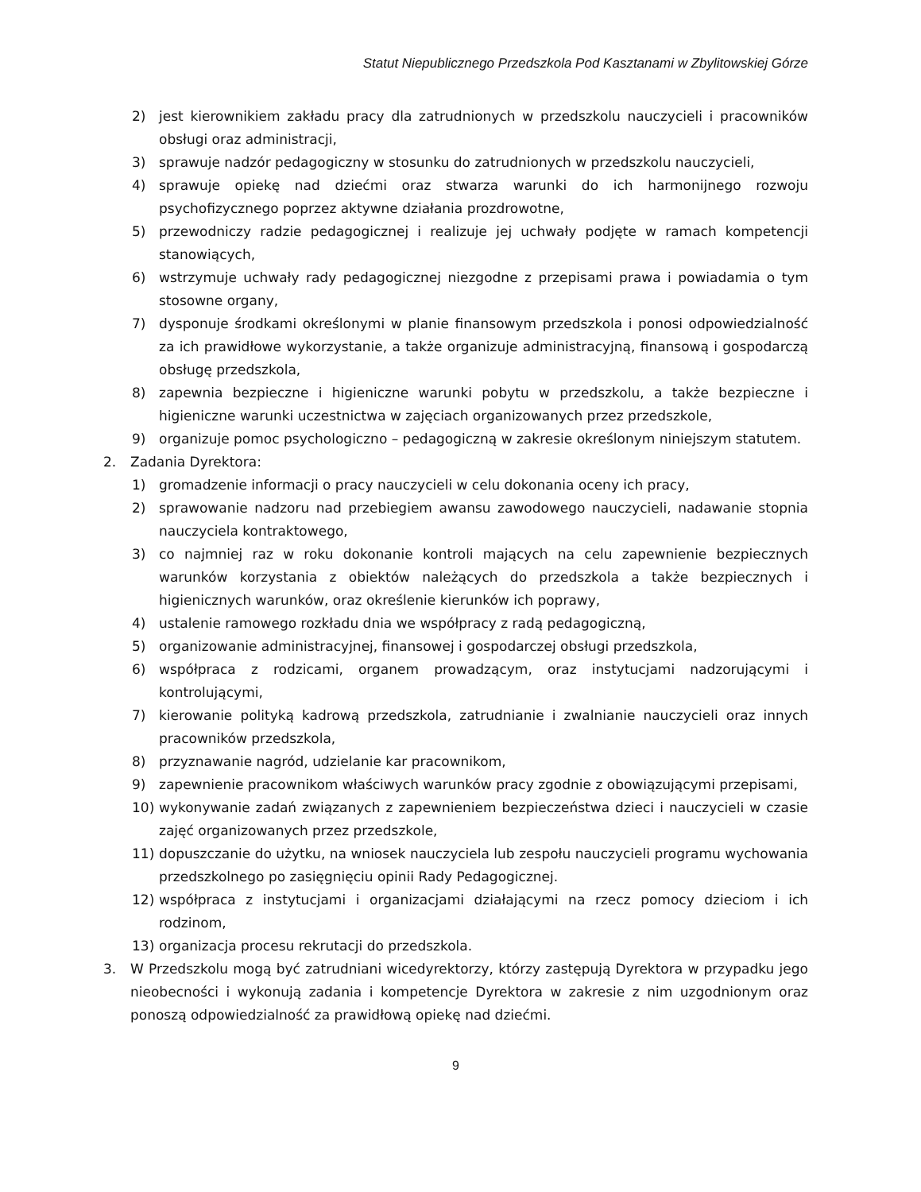Statut Niepublicznego Przedszkola Pod Kasztanami w Zbylitowskiej Górze
2) jest kierownikiem zakładu pracy dla zatrudnionych w przedszkolu nauczycieli i pracowników obsługi oraz administracji,
3) sprawuje nadzór pedagogiczny w stosunku do zatrudnionych w przedszkolu nauczycieli,
4) sprawuje opiekę nad dziećmi oraz stwarza warunki do ich harmonijnego rozwoju psychofizycznego poprzez aktywne działania prozdrowotne,
5) przewodniczy radzie pedagogicznej i realizuje jej uchwały podjęte w ramach kompetencji stanowiących,
6) wstrzymuje uchwały rady pedagogicznej niezgodne z przepisami prawa i powiadamia o tym stosowne organy,
7) dysponuje środkami określonymi w planie finansowym przedszkola i ponosi odpowiedzialność za ich prawidłowe wykorzystanie, a także organizuje administracyjną, finansową i gospodarczą obsługę przedszkola,
8) zapewnia bezpieczne i higieniczne warunki pobytu w przedszkolu, a także bezpieczne i higieniczne warunki uczestnictwa w zajęciach organizowanych przez przedszkole,
9) organizuje pomoc psychologiczno – pedagogiczną w zakresie określonym niniejszym statutem.
2. Zadania Dyrektora:
1) gromadzenie informacji o pracy nauczycieli w celu dokonania oceny ich pracy,
2) sprawowanie nadzoru nad przebiegiem awansu zawodowego nauczycieli, nadawanie stopnia nauczyciela kontraktowego,
3) co najmniej raz w roku dokonanie kontroli mających na celu zapewnienie bezpiecznych warunków korzystania z obiektów należących do przedszkola a także bezpiecznych i higienicznych warunków, oraz określenie kierunków ich poprawy,
4) ustalenie ramowego rozkładu dnia we współpracy z radą pedagogiczną,
5) organizowanie administracyjnej, finansowej i gospodarczej obsługi przedszkola,
6) współpraca z rodzicami, organem prowadzącym, oraz instytucjami nadzorującymi i kontrolującymi,
7) kierowanie polityką kadrową przedszkola, zatrudnianie i zwalnianie nauczycieli oraz innych pracowników przedszkola,
8) przyznawanie nagród, udzielanie kar pracownikom,
9) zapewnienie pracownikom właściwych warunków pracy zgodnie z obowiązującymi przepisami,
10) wykonywanie zadań związanych z zapewnieniem bezpieczeństwa dzieci i nauczycieli w czasie zajęć organizowanych przez przedszkole,
11) dopuszczanie do użytku, na wniosek nauczyciela lub zespołu nauczycieli programu wychowania przedszkolnego po zasięgnięciu opinii Rady Pedagogicznej.
12) współpraca z instytucjami i organizacjami działającymi na rzecz pomocy dzieciom i ich rodzinom,
13) organizacja procesu rekrutacji do przedszkola.
3. W Przedszkolu mogą być zatrudniani wicedyrektorzy, którzy zastępują Dyrektora w przypadku jego nieobecności i wykonują zadania i kompetencje Dyrektora w zakresie z nim uzgodnionym oraz ponoszą odpowiedzialność za prawidłową opiekę nad dziećmi.
9